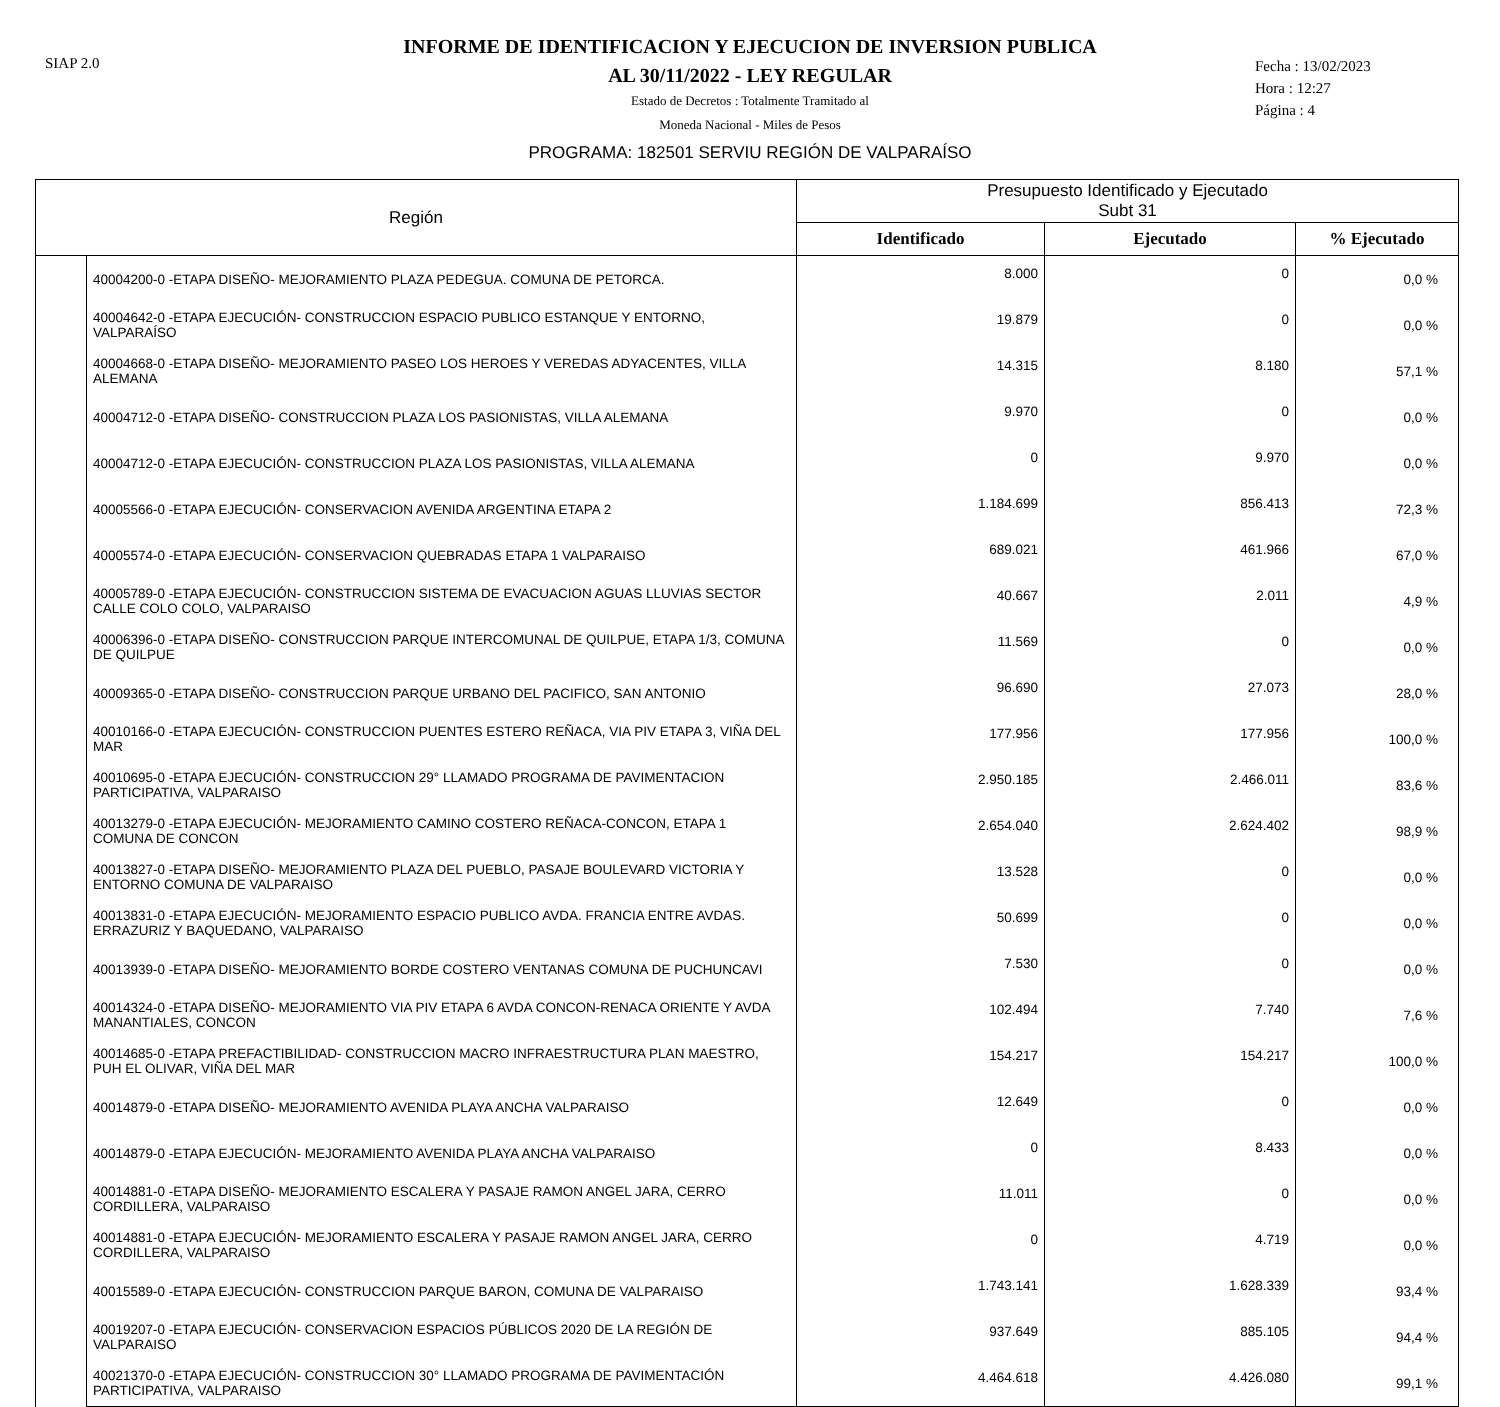SIAP 2.0
INFORME DE IDENTIFICACION Y EJECUCION DE INVERSION PUBLICA
AL 30/11/2022 - LEY REGULAR
Estado de Decretos : Totalmente Tramitado al
Moneda Nacional - Miles de Pesos
Fecha : 13/02/2023
Hora : 12:27
Página : 4
PROGRAMA: 182501 SERVIU REGIÓN DE VALPARAÍSO
| Región | | Presupuesto Identificado y Ejecutado Subt 31 | | |
| --- | --- | --- | --- | --- |
| | | Identificado | Ejecutado | % Ejecutado |
| | 40004200-0 -ETAPA DISEÑO- MEJORAMIENTO PLAZA PEDEGUA. COMUNA DE PETORCA. | 8.000 | 0 | 0,0 % |
| | 40004642-0 -ETAPA EJECUCIÓN- CONSTRUCCION ESPACIO PUBLICO ESTANQUE Y ENTORNO, VALPARAÍSO | 19.879 | 0 | 0,0 % |
| | 40004668-0 -ETAPA DISEÑO- MEJORAMIENTO PASEO LOS HEROES Y VEREDAS ADYACENTES, VILLA ALEMANA | 14.315 | 8.180 | 57,1 % |
| | 40004712-0 -ETAPA DISEÑO- CONSTRUCCION PLAZA LOS PASIONISTAS, VILLA ALEMANA | 9.970 | 0 | 0,0 % |
| | 40004712-0 -ETAPA EJECUCIÓN- CONSTRUCCION PLAZA LOS PASIONISTAS, VILLA ALEMANA | 0 | 9.970 | 0,0 % |
| | 40005566-0 -ETAPA EJECUCIÓN- CONSERVACION AVENIDA ARGENTINA ETAPA 2 | 1.184.699 | 856.413 | 72,3 % |
| | 40005574-0 -ETAPA EJECUCIÓN- CONSERVACION QUEBRADAS ETAPA 1 VALPARAISO | 689.021 | 461.966 | 67,0 % |
| | 40005789-0 -ETAPA EJECUCIÓN- CONSTRUCCION SISTEMA DE EVACUACION AGUAS LLUVIAS SECTOR CALLE COLO COLO, VALPARAISO | 40.667 | 2.011 | 4,9 % |
| | 40006396-0 -ETAPA DISEÑO- CONSTRUCCION PARQUE INTERCOMUNAL DE QUILPUE, ETAPA 1/3, COMUNA DE QUILPUE | 11.569 | 0 | 0,0 % |
| | 40009365-0 -ETAPA DISEÑO- CONSTRUCCION PARQUE URBANO DEL PACIFICO, SAN ANTONIO | 96.690 | 27.073 | 28,0 % |
| | 40010166-0 -ETAPA EJECUCIÓN- CONSTRUCCION PUENTES ESTERO REÑACA, VIA PIV ETAPA 3, VIÑA DEL MAR | 177.956 | 177.956 | 100,0 % |
| | 40010695-0 -ETAPA EJECUCIÓN- CONSTRUCCION 29° LLAMADO PROGRAMA DE PAVIMENTACION PARTICIPATIVA, VALPARAISO | 2.950.185 | 2.466.011 | 83,6 % |
| | 40013279-0 -ETAPA EJECUCIÓN- MEJORAMIENTO CAMINO COSTERO REÑACA-CONCON, ETAPA 1 COMUNA DE CONCON | 2.654.040 | 2.624.402 | 98,9 % |
| | 40013827-0 -ETAPA DISEÑO- MEJORAMIENTO PLAZA DEL PUEBLO, PASAJE BOULEVARD VICTORIA Y ENTORNO COMUNA DE VALPARAISO | 13.528 | 0 | 0,0 % |
| | 40013831-0 -ETAPA EJECUCIÓN- MEJORAMIENTO ESPACIO PUBLICO AVDA. FRANCIA ENTRE AVDAS. ERRAZURIZ Y BAQUEDANO, VALPARAISO | 50.699 | 0 | 0,0 % |
| | 40013939-0 -ETAPA DISEÑO- MEJORAMIENTO BORDE COSTERO VENTANAS COMUNA DE PUCHUNCAVI | 7.530 | 0 | 0,0 % |
| | 40014324-0 -ETAPA DISEÑO- MEJORAMIENTO VIA PIV ETAPA 6 AVDA CONCON-RENACA ORIENTE Y AVDA MANANTIALES, CONCON | 102.494 | 7.740 | 7,6 % |
| | 40014685-0 -ETAPA PREFACTIBILIDAD- CONSTRUCCION MACRO INFRAESTRUCTURA PLAN MAESTRO, PUH EL OLIVAR, VIÑA DEL MAR | 154.217 | 154.217 | 100,0 % |
| | 40014879-0 -ETAPA DISEÑO- MEJORAMIENTO AVENIDA PLAYA ANCHA VALPARAISO | 12.649 | 0 | 0,0 % |
| | 40014879-0 -ETAPA EJECUCIÓN- MEJORAMIENTO AVENIDA PLAYA ANCHA VALPARAISO | 0 | 8.433 | 0,0 % |
| | 40014881-0 -ETAPA DISEÑO- MEJORAMIENTO ESCALERA Y PASAJE RAMON ANGEL JARA, CERRO CORDILLERA, VALPARAISO | 11.011 | 0 | 0,0 % |
| | 40014881-0 -ETAPA EJECUCIÓN- MEJORAMIENTO ESCALERA Y PASAJE RAMON ANGEL JARA, CERRO CORDILLERA, VALPARAISO | 0 | 4.719 | 0,0 % |
| | 40015589-0 -ETAPA EJECUCIÓN- CONSTRUCCION PARQUE BARON, COMUNA DE VALPARAISO | 1.743.141 | 1.628.339 | 93,4 % |
| | 40019207-0 -ETAPA EJECUCIÓN- CONSERVACION ESPACIOS PÚBLICOS 2020 DE LA REGIÓN DE VALPARAISO | 937.649 | 885.105 | 94,4 % |
| | 40021370-0 -ETAPA EJECUCIÓN- CONSTRUCCION 30° LLAMADO PROGRAMA DE PAVIMENTACIÓN PARTICIPATIVA, VALPARAISO | 4.464.618 | 4.426.080 | 99,1 % |